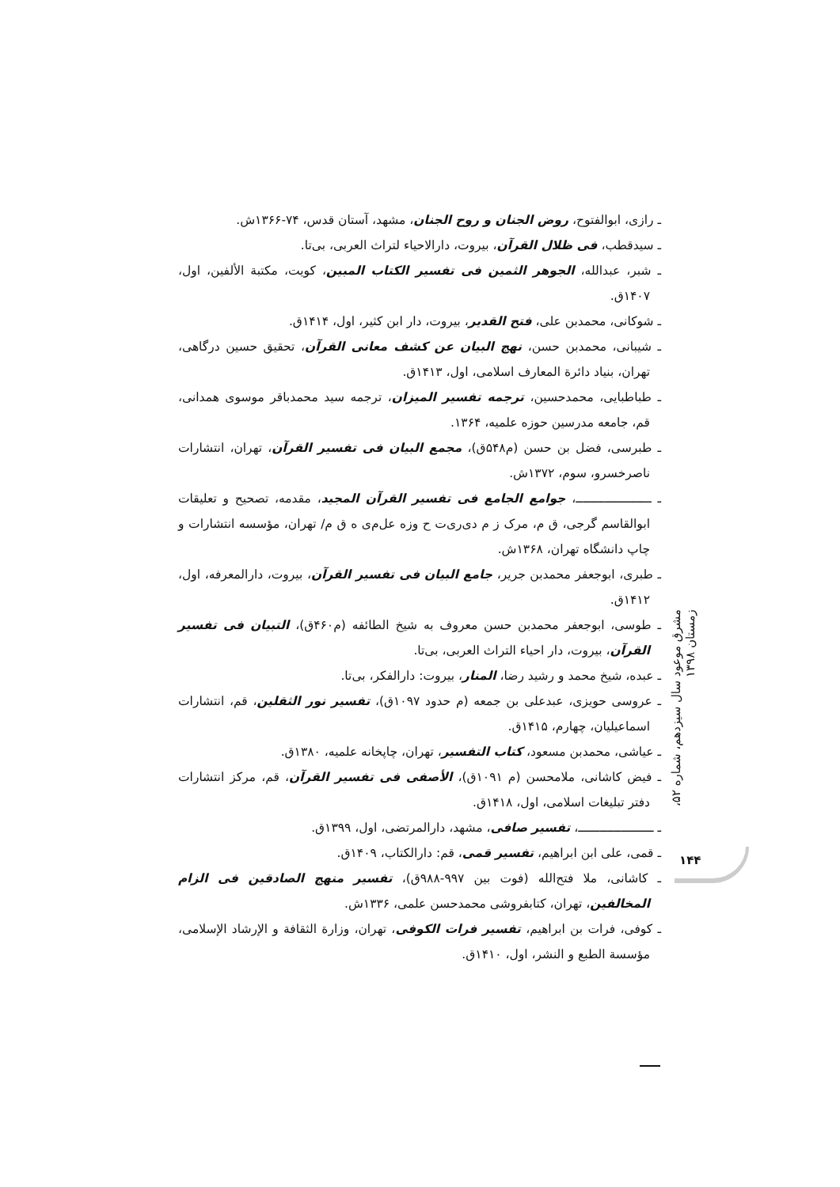ـ رازی، ابوالفتوح، روض الجنان و روح الجنان، مشهد، آستان قدس، ۷۴-۱۳۶۶ش.
ـ سیدقطب، فی ظلال القرآن، بیروت، دارالاحیاء لتراث العربی، بی‌تا.
ـ شبر، عبدالله، الجوهر الثمین فی تفسیر الکتاب المبین، کویت، مکتبة الألفین، اول، ۱۴۰۷ق.
ـ شوکانی، محمدبن علی، فتح القدیر، بیروت، دار ابن کثیر، اول، ۱۴۱۴ق.
ـ شیبانی، محمدبن حسن، نهج البیان عن کشف معانی القرآن، تحقیق حسین درگاهی، تهران، بنیاد دائرة المعارف اسلامی، اول، ۱۴۱۳ق.
ـ طباطبایی، محمدحسین، ترجمه تفسیر المیزان، ترجمه سید محمدباقر موسوی همدانی، قم، جامعه مدرسین حوزه علمیه، ۱۳۶۴.
ـ طبرسی، فضل بن حسن (م۵۴۸ق)، مجمع البیان فی تفسیر القرآن، تهران، انتشارات ناصرخسرو، سوم، ۱۳۷۲ش.
ـ ـــــــــــــــــــــ، جوامع الجامع فی تفسیر القرآن المجید، مقدمه، تصحیح و تعلیقات ابوالقاسم گرجی، ق م، مرک ز م دی‌ری‌ت ح وزه عل‌م‌ی ه ق م/ تهران، مؤسسه انتشارات و چاپ دانشگاه تهران، ۱۳۶۸ش.
ـ طبری، ابوجعفر محمدبن جریر، جامع البیان فی تفسیر القرآن، بیروت، دارالمعرفه، اول، ۱۴۱۲ق.
ـ طوسی، ابوجعفر محمدبن حسن معروف به شیخ الطائفه (م۴۶۰ق)، التبیان فی تفسیر القرآن، بیروت، دار احیاء التراث العربی، بی‌تا.
ـ عبده، شیخ محمد و رشید رضا، المنار، بیروت: دارالفکر، بی‌تا.
ـ عروسی حویزی، عبدعلی بن جمعه (م حدود ۱۰۹۷ق)، تفسیر نور الثقلین، قم، انتشارات اسماعیلیان، چهارم، ۱۴۱۵ق.
ـ عیاشی، محمدبن مسعود، کتاب التفسیر، تهران، چاپخانه علمیه، ۱۳۸۰ق.
ـ فیض کاشانی، ملامحسن (م ۱۰۹۱ق)، الأصفی فی تفسیر القرآن، قم، مرکز انتشارات دفتر تبلیغات اسلامی، اول، ۱۴۱۸ق.
ـ ـــــــــــــــــــــ، تفسیر صافی، مشهد، دارالمرتضی، اول، ۱۳۹۹ق.
ـ قمی، علی ابن ابراهیم، تفسیر قمی، قم: دارالکتاب، ۱۴۰۹ق.
ـ کاشانی، ملا فتح‌الله (فوت بین ۹۹۷-۹۸۸ق)، تفسیر منهج الصادقین فی الزام المخالفین، تهران، کتابفروشی محمدحسن علمی، ۱۳۳۶ش.
ـ کوفی، فرات بن ابراهیم، تفسیر فرات الکوفی، تهران، وزارة الثقافة و الإرشاد الإسلامی، مؤسسة الطبع و النشر، اول، ۱۴۱۰ق.
مشرق موعود سال سیزدهم، شماره ۵۲، زمستان ۱۳۹۸
۱۴۴